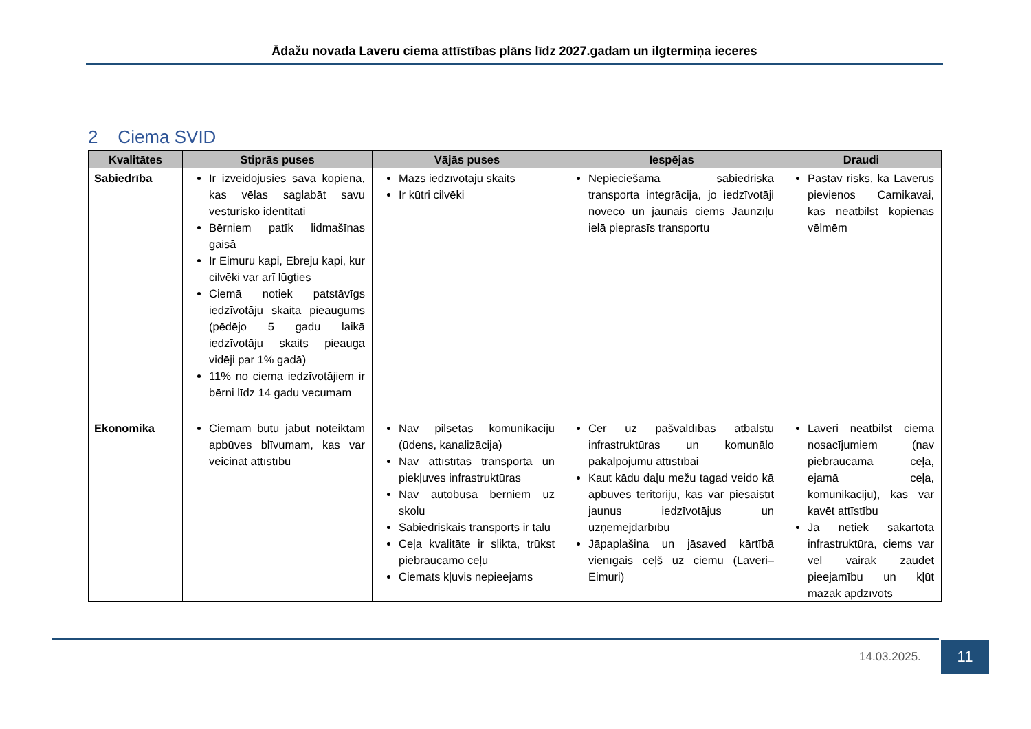Ādažu novada Laveru ciema attīstības plāns līdz 2027.gadam un ilgtermiņa ieceres
2 Ciema SVID
| Kvalitātes | Stiprās puses | Vājās puses | Iespējas | Draudi |
| --- | --- | --- | --- | --- |
| Sabiedrība | Ir izveidojusies sava kopiena, kas vēlas saglabāt savu vēsturisko identitāti Bērniem patīk lidmašīnas gaisā Ir Eimuru kapi, Ebreju kapi, kur cilvēki var arī lūgties Ciemā notiek patstāvīgs iedzīvotāju skaita pieaugums (pēdējo 5 gadu laikā iedzīvotāju skaits pieauga vidēji par 1% gadā) 11% no ciema iedzīvotājiem ir bērni līdz 14 gadu vecumam | Mazs iedzīvotāju skaits Ir kūtri cilvēki | Nepieciešama sabiedriskā transporta integrācija, jo iedzīvotāji noveco un jaunais ciems Jaunzīļu ielā pieprasīs transportu | Pastāv risks, ka Laverus pievienos Carnikavai, kas neatbilst kopienas vēlmēm |
| Ekonomika | Ciemam būtu jābūt noteiktam apbūves blīvumam, kas var veicināt attīstību | Nav pilsētas komunikāciju (ūdens, kanalizācija) Nav attīstītas transporta un piekļuves infrastruktūras Nav autobusa bērniem uz skolu Sabiedriskais transports ir tālu Ceļa kvalitāte ir slikta, trūkst piebraucamo ceļu Ciemats kļuvis nepieejams | Cer uz pašvaldības atbalstu infrastruktūras un komunālo pakalpojumu attīstībai Kaut kādu daļu mežu tagad veido kā apbūves teritoriju, kas var piesaistīt jaunus iedzīvotājus un uzņēmējdarbību Jāpaplašina un jāsaved kārtībā vienīgais ceļš uz ciemu (Laveri–Eimuri) | Laveri neatbilst ciema nosacījumiem (nav piebraucamā ceļa, ejamā ceļa, komunikāciju), kas var kavēt attīstību Ja netiek sakārtota infrastruktūra, ciems var vēl vairāk zaudēt pieejamību un kļūt mazāk apdzīvots |
14.03.2025. 11